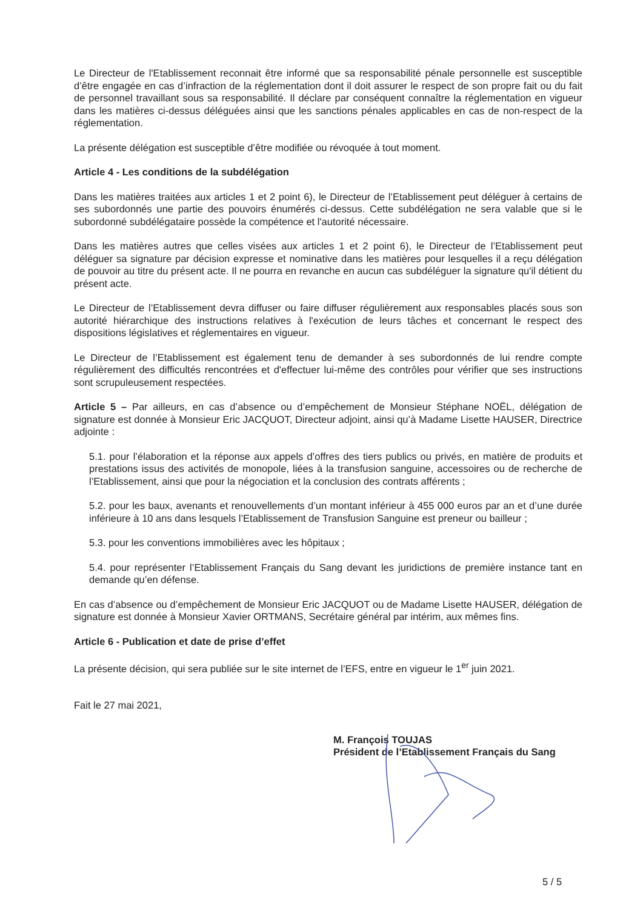Le Directeur de l'Etablissement reconnait être informé que sa responsabilité pénale personnelle est susceptible d’être engagée en cas d’infraction de la réglementation dont il doit assurer le respect de son propre fait ou du fait de personnel travaillant sous sa responsabilité. Il déclare par conséquent connaître la réglementation en vigueur dans les matières ci-dessus déléguées ainsi que les sanctions pénales applicables en cas de non-respect de la réglementation.
La présente délégation est susceptible d’être modifiée ou révoquée à tout moment.
Article 4 - Les conditions de la subdélégation
Dans les matières traitées aux articles 1 et 2 point 6), le Directeur de l’Etablissement peut déléguer à certains de ses subordonnés une partie des pouvoirs énumérés ci-dessus. Cette subdélégation ne sera valable que si le subordonné subdélégataire possède la compétence et l'autorité nécessaire.
Dans les matières autres que celles visées aux articles 1 et 2 point 6), le Directeur de l’Etablissement peut déléguer sa signature par décision expresse et nominative dans les matières pour lesquelles il a reçu délégation de pouvoir au titre du présent acte. Il ne pourra en revanche en aucun cas subdéléguer la signature qu'il détient du présent acte.
Le Directeur de l’Etablissement devra diffuser ou faire diffuser régulièrement aux responsables placés sous son autorité hiérarchique des instructions relatives à l'exécution de leurs tâches et concernant le respect des dispositions législatives et réglementaires en vigueur.
Le Directeur de l’Etablissement est également tenu de demander à ses subordonnés de lui rendre compte régulièrement des difficultés rencontrées et d'effectuer lui-même des contrôles pour vérifier que ses instructions sont scrupuleusement respectées.
Article 5 – Par ailleurs, en cas d’absence ou d’empêchement de Monsieur Stéphane NOËL, délégation de signature est donnée à Monsieur Eric JACQUOT, Directeur adjoint, ainsi qu’à Madame Lisette HAUSER, Directrice adjointe :
5.1. pour l’élaboration et la réponse aux appels d’offres des tiers publics ou privés, en matière de produits et prestations issus des activités de monopole, liées à la transfusion sanguine, accessoires ou de recherche de l’Etablissement, ainsi que pour la négociation et la conclusion des contrats afférents ;
5.2. pour les baux, avenants et renouvellements d’un montant inférieur à 455 000 euros par an et d’une durée inférieure à 10 ans dans lesquels l’Etablissement de Transfusion Sanguine est preneur ou bailleur ;
5.3. pour les conventions immobilières avec les hôpitaux ;
5.4. pour représenter l’Etablissement Français du Sang devant les juridictions de première instance tant en demande qu’en défense.
En cas d’absence ou d’empêchement de Monsieur Eric JACQUOT ou de Madame Lisette HAUSER, délégation de signature est donnée à Monsieur Xavier ORTMANS, Secrétaire général par intérim, aux mêmes fins.
Article 6 - Publication et date de prise d’effet
La présente décision, qui sera publiée sur le site internet de l’EFS, entre en vigueur le 1<sup>er</sup> juin 2021.
Fait le 27 mai 2021,
M. François TOUJAS
Président de l’Etablissement Français du Sang
5 / 5